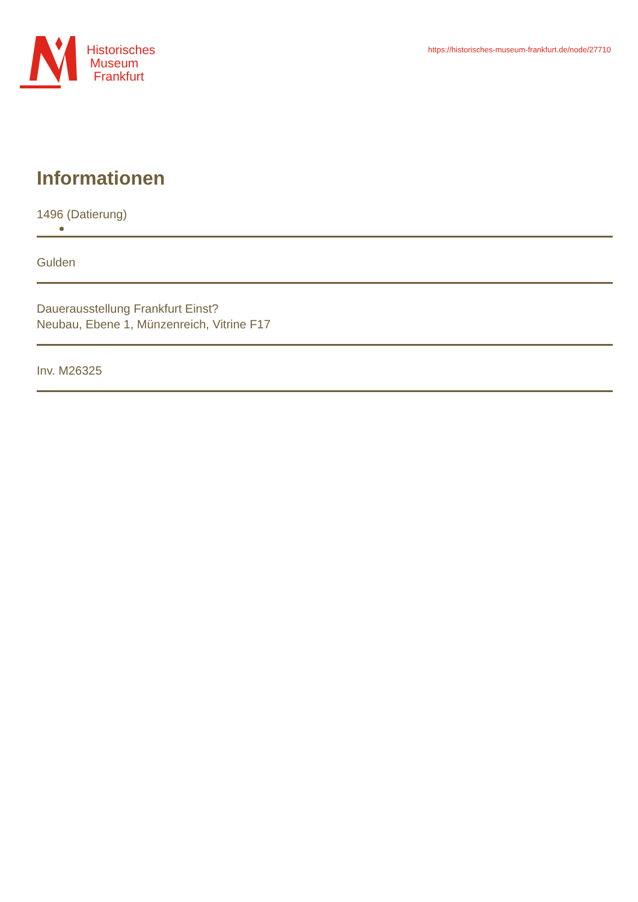Historisches
Museum
Frankfurt
https://historisches-museum-frankfurt.de/node/27710
Informationen
1496 (Datierung)
Gulden
Dauerausstellung Frankfurt Einst?
Neubau, Ebene 1, Münzenreich, Vitrine F17
Inv. M26325